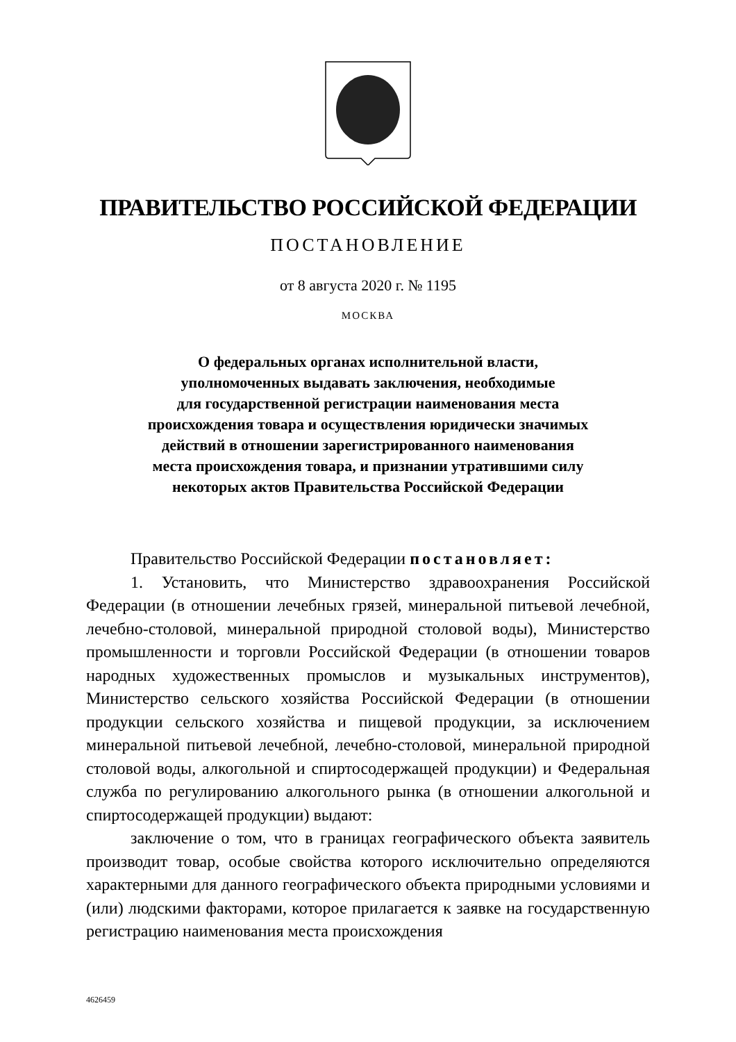ПРАВИТЕЛЬСТВО РОССИЙСКОЙ ФЕДЕРАЦИИ
ПОСТАНОВЛЕНИЕ
от 8 августа 2020 г. № 1195
МОСКВА
О федеральных органах исполнительной власти,
уполномоченных выдавать заключения, необходимые
для государственной регистрации наименования места
происхождения товара и осуществления юридически значимых
действий в отношении зарегистрированного наименования
места происхождения товара, и признании утратившими силу
некоторых актов Правительства Российской Федерации
Правительство Российской Федерации постановляет:
1. Установить, что Министерство здравоохранения Российской Федерации (в отношении лечебных грязей, минеральной питьевой лечебной, лечебно-столовой, минеральной природной столовой воды), Министерство промышленности и торговли Российской Федерации (в отношении товаров народных художественных промыслов и музыкальных инструментов), Министерство сельского хозяйства Российской Федерации (в отношении продукции сельского хозяйства и пищевой продукции, за исключением минеральной питьевой лечебной, лечебно-столовой, минеральной природной столовой воды, алкогольной и спиртосодержащей продукции) и Федеральная служба по регулированию алкогольного рынка (в отношении алкогольной и спиртосодержащей продукции) выдают:
заключение о том, что в границах географического объекта заявитель производит товар, особые свойства которого исключительно определяются характерными для данного географического объекта природными условиями и (или) людскими факторами, которое прилагается к заявке на государственную регистрацию наименования места происхождения
4626459